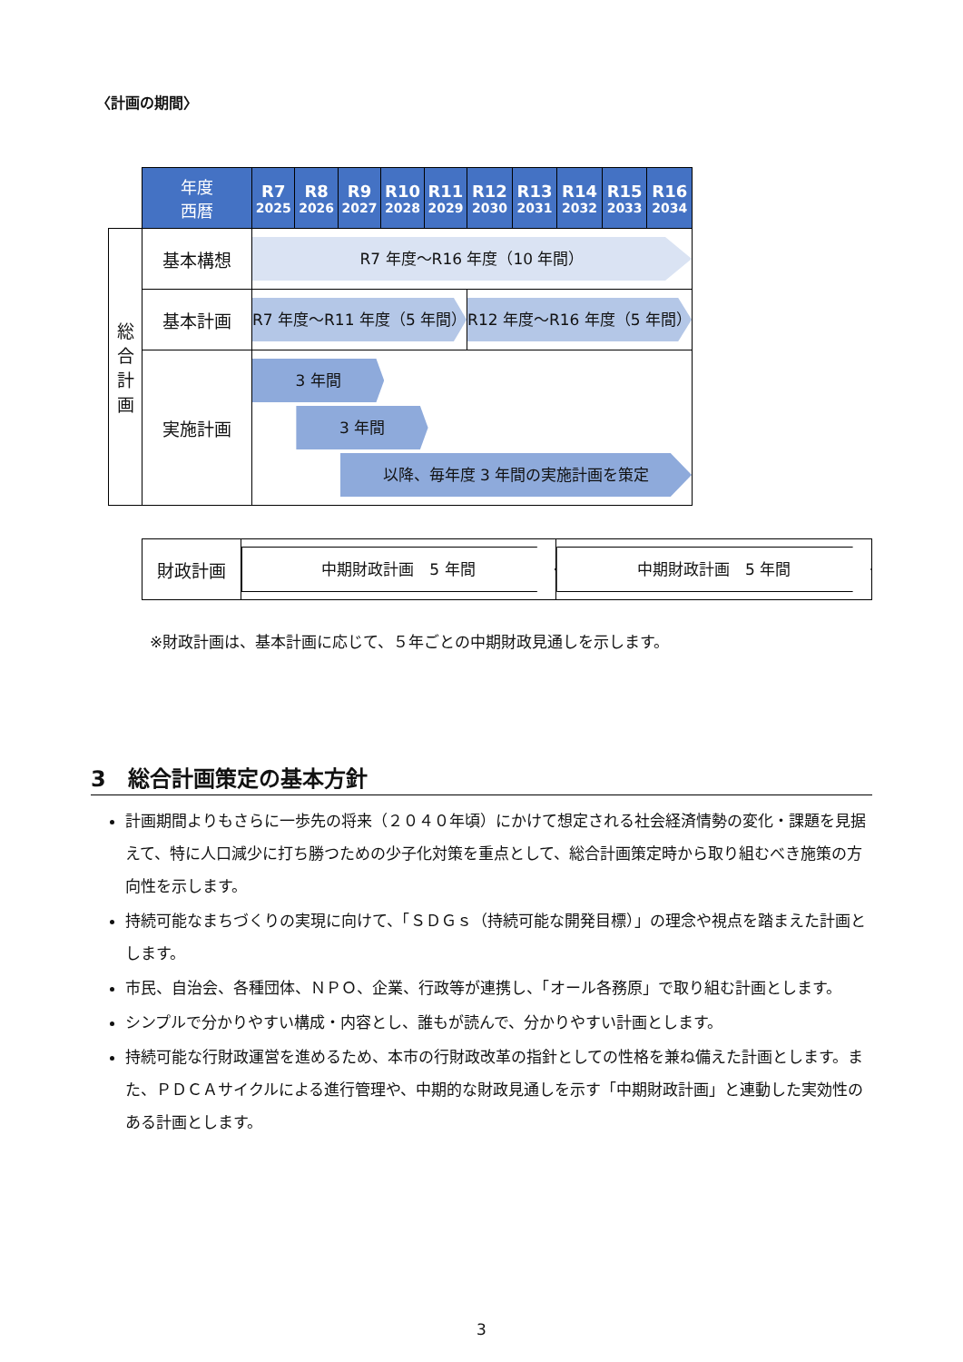〈計画の期間〉
| | 年度 西暦 | R7 2025 | R8 2026 | R9 2027 | R10 2028 | R11 2029 | R12 2030 | R13 2031 | R14 2032 | R15 2033 | R16 2034 |
| --- | --- | --- | --- | --- | --- | --- | --- | --- | --- | --- | --- |
| 総 合 計 画 | 基本構想 | R7 年度～R16 年度（10 年間） | | | | | | | | | |
| | 基本計画 | R7 年度～R11 年度（5 年間） | | | | | R12 年度～R16 年度（5 年間） | | | | |
| | 実施計画 | 3 年間 3 年間 以降、毎年度 3 年間の実施計画を策定 | | | | | | | | | |
| 財政計画 | 中期財政計画 5 年間 | 中期財政計画 5 年間 |
※財政計画は、基本計画に応じて、５年ごとの中期財政見通しを示します。
3　総合計画策定の基本方針
計画期間よりもさらに一歩先の将来（２０４０年頃）にかけて想定される社会経済情勢の変化・課題を見据えて、特に人口減少に打ち勝つための少子化対策を重点として、総合計画策定時から取り組むべき施策の方向性を示します。
持続可能なまちづくりの実現に向けて、「ＳＤＧｓ（持続可能な開発目標）」の理念や視点を踏まえた計画とします。
市民、自治会、各種団体、ＮＰＯ、企業、行政等が連携し、「オール各務原」で取り組む計画とします。
シンプルで分かりやすい構成・内容とし、誰もが読んで、分かりやすい計画とします。
持続可能な行財政運営を進めるため、本市の行財政改革の指針としての性格を兼ね備えた計画とします。また、ＰＤＣＡサイクルによる進行管理や、中期的な財政見通しを示す「中期財政計画」と連動した実効性のある計画とします。
3